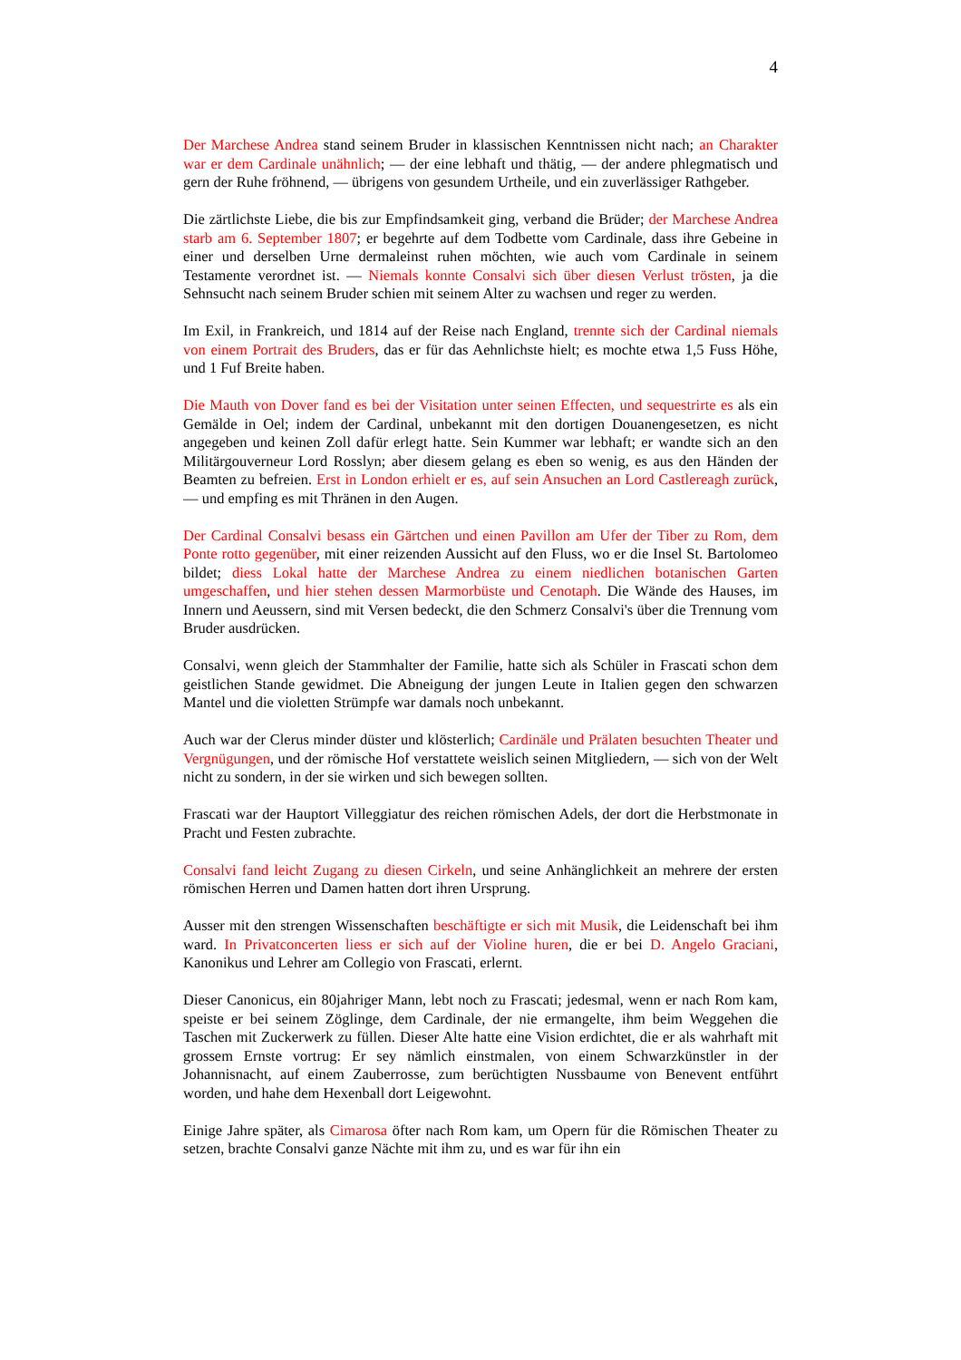4
Der Marchese Andrea stand seinem Bruder in klassischen Kenntnissen nicht nach; an Charakter war er dem Cardinale unähnlich; — der eine lebhaft und thätig, — der andere phlegmatisch und gern der Ruhe fröhnend, — übrigens von gesundem Urtheile, und ein zuverlässiger Rathgeber.
Die zärtlichste Liebe, die bis zur Empfindsamkeit ging, verband die Brüder; der Marchese Andrea starb am 6. September 1807; er begehrte auf dem Todbette vom Cardinale, dass ihre Gebeine in einer und derselben Urne dermaleinst ruhen möchten, wie auch vom Cardinale in seinem Testamente verordnet ist. — Niemals konnte Consalvi sich über diesen Verlust trösten, ja die Sehnsucht nach seinem Bruder schien mit seinem Alter zu wachsen und reger zu werden.
Im Exil, in Frankreich, und 1814 auf der Reise nach England, trennte sich der Cardinal niemals von einem Portrait des Bruders, das er für das Aehnlichste hielt; es mochte etwa 1,5 Fuss Höhe, und 1 Fuf Breite haben.
Die Mauth von Dover fand es bei der Visitation unter seinen Effecten, und sequestrirte es als ein Gemälde in Oel; indem der Cardinal, unbekannt mit den dortigen Douanengesetzen, es nicht angegeben und keinen Zoll dafür erlegt hatte. Sein Kummer war lebhaft; er wandte sich an den Militärgouverneur Lord Rosslyn; aber diesem gelang es eben so wenig, es aus den Händen der Beamten zu befreien. Erst in London erhielt er es, auf sein Ansuchen an Lord Castlereagh zurück, — und empfing es mit Thränen in den Augen.
Der Cardinal Consalvi besass ein Gärtchen und einen Pavillon am Ufer der Tiber zu Rom, dem Ponte rotto gegenüber, mit einer reizenden Aussicht auf den Fluss, wo er die Insel St. Bartolomeo bildet; diess Lokal hatte der Marchese Andrea zu einem niedlichen botanischen Garten umgeschaffen, und hier stehen dessen Marmorbüste und Cenotaph. Die Wände des Hauses, im Innern und Aeussern, sind mit Versen bedeckt, die den Schmerz Consalvi's über die Trennung vom Bruder ausdrücken.
Consalvi, wenn gleich der Stammhalter der Familie, hatte sich als Schüler in Frascati schon dem geistlichen Stande gewidmet. Die Abneigung der jungen Leute in Italien gegen den schwarzen Mantel und die violetten Strümpfe war damals noch unbekannt.
Auch war der Clerus minder düster und klösterlich; Cardinäle und Prälaten besuchten Theater und Vergnügungen, und der römische Hof verstattete weislich seinen Mitgliedern, — sich von der Welt nicht zu sondern, in der sie wirken und sich bewegen sollten.
Frascati war der Hauptort Villeggiatur des reichen römischen Adels, der dort die Herbstmonate in Pracht und Festen zubrachte.
Consalvi fand leicht Zugang zu diesen Cirkeln, und seine Anhänglichkeit an mehrere der ersten römischen Herren und Damen hatten dort ihren Ursprung.
Ausser mit den strengen Wissenschaften beschäftigte er sich mit Musik, die Leidenschaft bei ihm ward. In Privatconcerten liess er sich auf der Violine huren, die er bei D. Angelo Graciani, Kanonikus und Lehrer am Collegio von Frascati, erlernt.
Dieser Canonicus, ein 80jahriger Mann, lebt noch zu Frascati; jedesmal, wenn er nach Rom kam, speiste er bei seinem Zöglinge, dem Cardinale, der nie ermangelte, ihm beim Weggehen die Taschen mit Zuckerwerk zu füllen. Dieser Alte hatte eine Vision erdichtet, die er als wahrhaft mit grossem Ernste vortrug: Er sey nämlich einstmalen, von einem Schwarzkünstler in der Johannisnacht, auf einem Zauberrosse, zum berüchtigten Nussbaume von Benevent entführt worden, und hahe dem Hexenball dort Leigewohnt.
Einige Jahre später, als Cimarosa öfter nach Rom kam, um Opern für die Römischen Theater zu setzen, brachte Consalvi ganze Nächte mit ihm zu, und es war für ihn ein